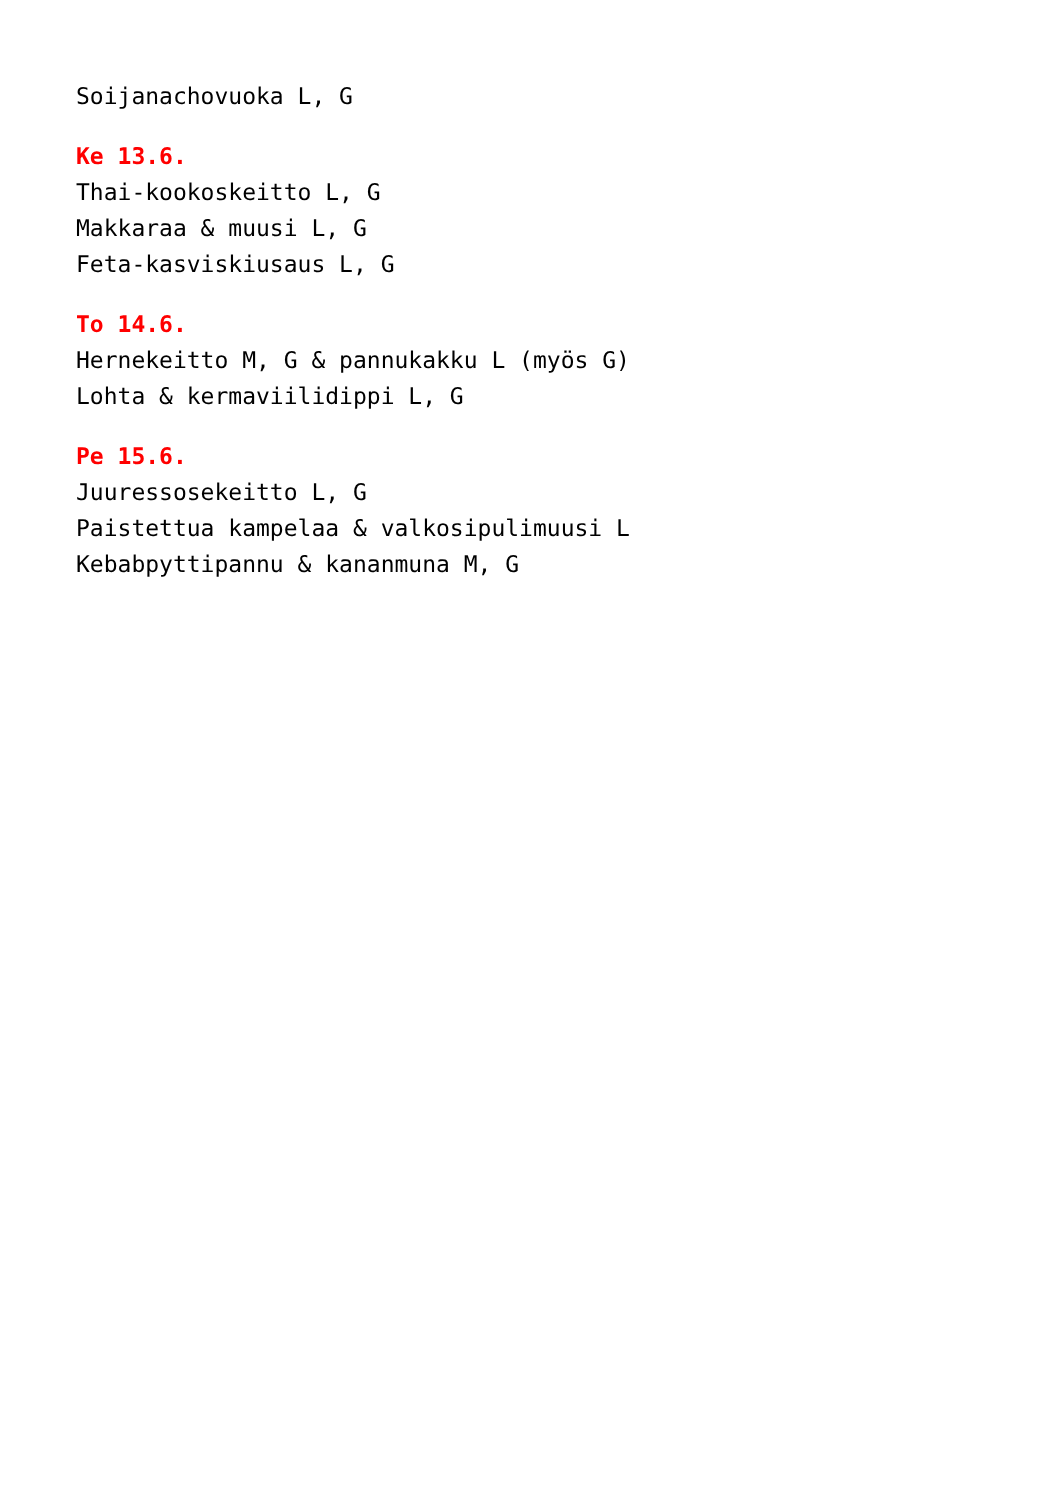Soijanachovuoka L, G
Ke 13.6.
Thai-kookoskeitto L, G
Makkaraa & muusi L, G
Feta-kasviskiusaus L, G
To 14.6.
Hernekeitto M, G & pannukakku L (myös G)
Lohta & kermaviilidippi L, G
Pe 15.6.
Juuressosekeitto L, G
Paistettua kampelaa & valkosipulimuusi L
Kebabpyttipannu & kananmuna M, G